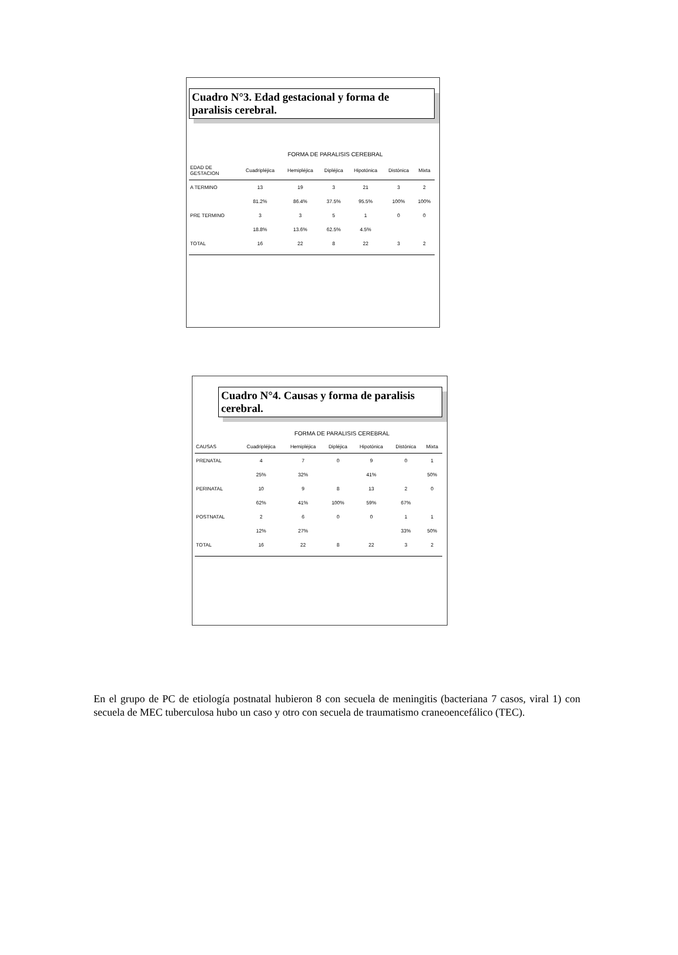Cuadro N°3. Edad gestacional y forma de paralisis cerebral.
FORMA DE PARALISIS CEREBRAL
| EDAD DE GESTACION | Cuadripléjica | Hemipléjica | Dipléjica | Hipotónica | Distónica | Mixta |
| --- | --- | --- | --- | --- | --- | --- |
| A TERMINO | 13 | 19 | 3 | 21 | 3 | 2 |
| | 81.2% | 86.4% | 37.5% | 95.5% | 100% | 100% |
| PRE TERMINO | 3 | 3 | 5 | 1 | 0 | 0 |
| | 18.8% | 13.6% | 62.5% | 4.5% | | |
| TOTAL | 16 | 22 | 8 | 22 | 3 | 2 |
Cuadro N°4. Causas y forma de paralisis cerebral.
FORMA DE PARALISIS CEREBRAL
| CAUSAS | Cuadripléjica | Hemipléjica | Dipléjica | Hipotónica | Distónica | Mixta |
| --- | --- | --- | --- | --- | --- | --- |
| PRENATAL | 4 | 7 | 0 | 9 | 0 | 1 |
| | 25% | 32% | | 41% | | 50% |
| PERINATAL | 10 | 9 | 8 | 13 | 2 | 0 |
| | 62% | 41% | 100% | 59% | 67% | |
| POSTNATAL | 2 | 6 | 0 | 0 | 1 | 1 |
| | 12% | 27% | | | 33% | 50% |
| TOTAL | 16 | 22 | 8 | 22 | 3 | 2 |
En el grupo de PC de etiología postnatal hubieron 8 con secuela de meningitis (bacteriana 7 casos, viral 1) con secuela de MEC tuberculosa hubo un caso y otro con secuela de traumatismo craneoencefálico (TEC).